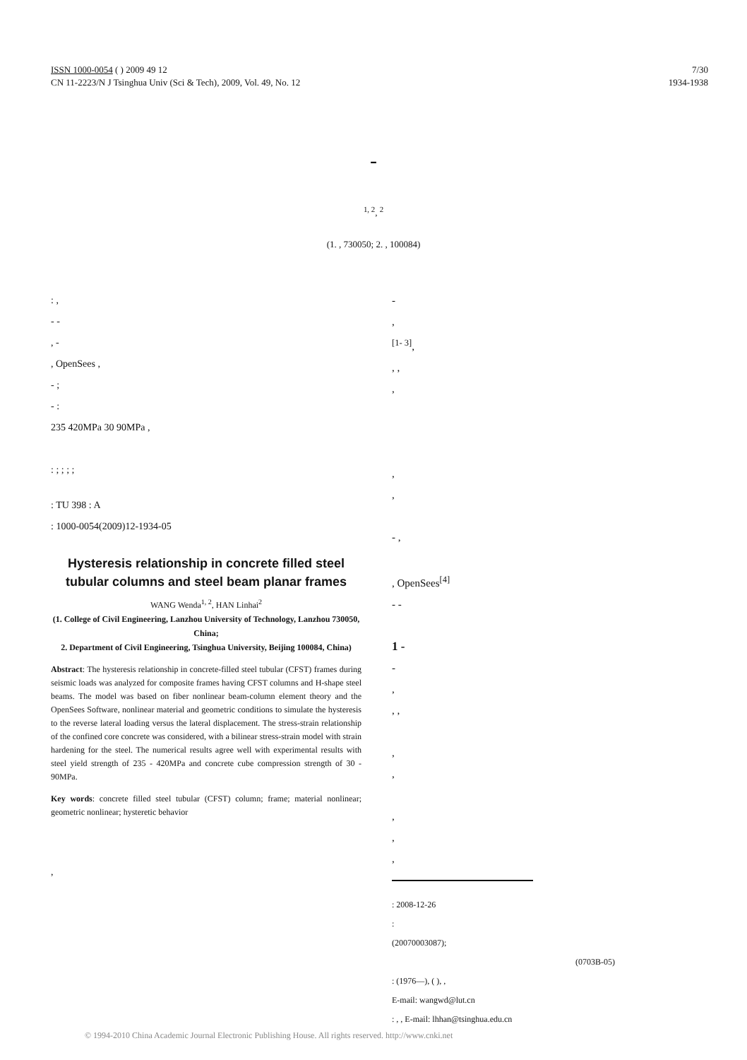ISSN 1000-0054 ( ) 2009 49 12
CN 11-2223/N J Tsinghua Univ (Sci & Tech), 2009, Vol. 49, No. 12
7/30
1934-1938
-
<sup>1, 2</sup>, <sup>2</sup>
(1. , 730050; 2. , 100084)
: ,
- -
, -
, OpenSees ,
- ;
- :
235 420MPa 30 90MPa ,
: ; ; ; ;
: TU 398 : A
: 1000-0054(2009)12-1934-05
Hysteresis relationship in concrete filled steel tubular columns and steel beam planar frames
WANG Wenda<sup>1, 2</sup>, HAN Linhai<sup>2</sup>
(1. College of Civil Engineering, Lanzhou University of Technology, Lanzhou 730050, China;
2. Department of Civil Engineering, Tsinghua University, Beijing 100084, China)
Abstract: The hysteresis relationship in concrete-filled steel tubular (CFST) frames during seismic loads was analyzed for composite frames having CFST columns and H-shape steel beams. The model was based on fiber nonlinear beam-column element theory and the OpenSees Software, nonlinear material and geometric conditions to simulate the hysteresis to the reverse lateral loading versus the lateral displacement. The stress-strain relationship of the confined core concrete was considered, with a bilinear stress-strain model with strain hardening for the steel. The numerical results agree well with experimental results with steel yield strength of 235 - 420MPa and concrete cube compression strength of 30 - 90MPa.
Key words: concrete filled steel tubular (CFST) column; frame; material nonlinear; geometric nonlinear; hysteretic behavior
,
-
,
<sup>[1- 3]</sup>,
, ,
,
,
,
- ,
, OpenSees<sup>[4]</sup>
- -
1 -
-
,
, ,
,
,
,
,
,
: 2008-12-26
:
(20070003087);
(0703B-05)
: (1976—), ( ), ,
E-mail: wangwd@lut.cn
: , , E-mail: lhhan@tsinghua.edu.cn
© 1994-2010 China Academic Journal Electronic Publishing House. All rights reserved. http://www.cnki.net